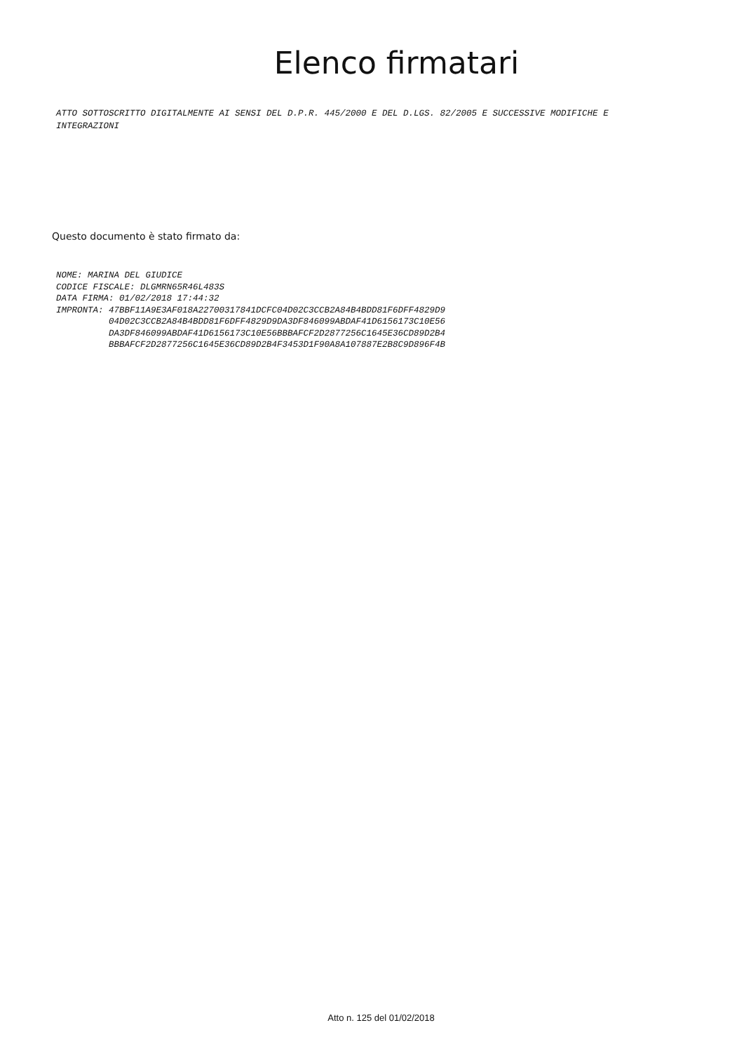Elenco firmatari
ATTO SOTTOSCRITTO DIGITALMENTE AI SENSI DEL D.P.R. 445/2000 E DEL D.LGS. 82/2005 E SUCCESSIVE MODIFICHE E INTEGRAZIONI
Questo documento è stato firmato da:
NOME: MARINA DEL GIUDICE CODICE FISCALE: DLGMRN65R46L483S DATA FIRMA: 01/02/2018 17:44:32 IMPRONTA: 47BBF11A9E3AF018A22700317841DCFC04D02C3CCB2A84B4BDD81F6DFF4829D9 04D02C3CCB2A84B4BDD81F6DFF4829D9DA3DF846099ABDAF41D6156173C10E56 DA3DF846099ABDAF41D6156173C10E56BBBAFCF2D2877256C1645E36CD89D2B4 BBBAFCF2D2877256C1645E36CD89D2B4F3453D1F90A8A107887E2B8C9D896F4B
Atto n. 125 del 01/02/2018